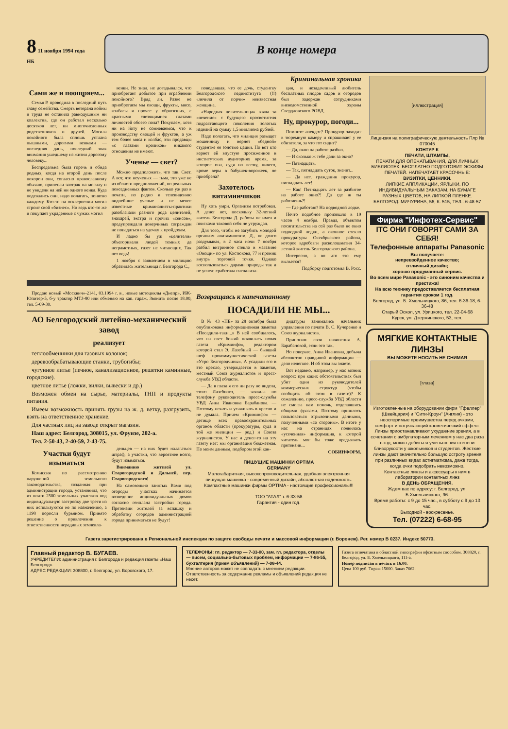8 11 ноября 1994 года
НБ
В конце номера
Криминальная хроника
Сами же и поощряем...
Семья Р. проводила в последний путь главу семейства. Смерть ветерана войны и труда не оставила равнодушным ни коллектив, где он работал несколько десятков лет, ни многочисленных родственников и друзей. Могила покойного была сплошь устлана пышными, дорогими венками — последняя дань, последний знак внимания ушедшему из жизни дорогому человеку...
Беспредельна была горечь и обида родных, когда на второй день после похорон они, согласно православному обычаю, принесли завтрак на могилу и не увидели на ней ни одного венка. Куда подевались они, надо полагать, понятно каждому. Кто-то на осквернении могил строит свой «бизнес». Но ведь кто-то же и покупает украденные с чужих могил
венки. Не знал, не догадывался, что приобретает добытое при ограблении покойного? Вряд ли. Разве не приобретаем мы овощи, фрукты, мясо, колбасы и прочее у обрюзгших, с красными слезящимися глазами личностей обоего пола? Покупаем, хотя ни на йоту не сомневаемся, что к производству овощей и фруктов, а уж тем более мяса и колбас, эти продавцы «с глазами кроликов» никакого отношения не имеют.
Ученье — свет?
Можно предположить, что так. Свет. А вот, что неученых — тьма, это уже не из области предположений, но реальных повседневных фактов. Сколько уж раз в печати, по радио и телевидению виднейшие ученые и не менее известные криминалисты-практики разоблачали разного рода целителей, знахарей, экстра и прочих «сенсов», предупреждали доверчивых сограждан не попадаться на удочку к пройдохам.
И ладно бы уж «целители» объегоривали людей темных да неграмотных, газет не читающих. Так нет ведь!
1 ноября с заявлением в милицию обратилась жительница г. Белгорода С.,
поведавшая, что ее дочь, студентку Белгородского пединститута (!!) «лечила от порчи» неизвестная женщина.
«Народная целительница» взяла за «лечение» с будущего просветителя подрастающего поколения золотых изделий на сумму 1,5 миллиона рублей.
Надо полагать, что милиция разыщет мошенницу и вернет «бедной» студентке ее золотые цацки. Но вот кто вернет ей впустую просиженное в институтских аудиториях время, за которое она, судя по всему, ничего, кроме веры в бабушек-ворожеек, не приобрела?
Захотелось витаминчиков
Ну хоть умри. Организм потребовал. А денег нет, поскольку 32-летний житель Белгорода Д. работы не имел и поисками таковой себя не утруждал.
Для того, чтобы не загубить молодой организм авитаминозом, Д., не долго раздумывая, в 2 часа ночи 7 ноября разбил витринное стекло в магазине «Овощи» по ул. Костюкова, 77 и проник внутрь торговой точки. Однако воспользоваться дарами природы так и не успел: сработала сигнализа-
ция, и незадачливый любитель бесплатных плодов садов и огородов был задержан сотрудниками вневедомственной охраны Свердловского РОВД.
Ну, прокурор, погоди...
Помните анекдот? Прокурор заходит в тюремную камеру и спрашивает у ее обитателя, за что тот сидит?
— Да, окно на работе разбил.
— И сколько ж тебе дали за окно?
— Пятнадцать.
— Так, пятнадцать суток, значит...
— Да нет, гражданин прокурор, пятнадцать лет!
— Как! Пятнадцать лет за разбитое на работе окно?! Да где ж ты работаешь?!
— Где работаю? На подводной лодке.
Нечто подобное произошло в 19 часов 4 ноября. Правда, объектом посягательства на сей раз было не окно подводной лодки, а оконное стекло прокуратуры Октябрьского района, которое вдребезги расколошматил 34-летний житель Белгородского района.
Интересно, а во что это ему выльется?
Подборку подготовил В. Росс.
Продаю новый «Москвич»-2141, 03.1994 г. в., новые мотоциклы «Днепр», ИЖ-Юпитер-5, б-у трактор МТЗ-80 или обменяю на кап. гараж. Звонить после 18.00, тел. 5-09-30.
АО Белгородский литейно-механический завод
реализует
теплообменники для газовых колонок;
деревообрабатывающие станки, трубогибы;
чугунное литье (печное, канализационное, решетки каминные, городские).
цветное литье (ложки, вилки, вывески и др.)
Возможен обмен на сырье, материалы, ТНП и продукты питания.
Имеем возможность принять грузы на ж. д. ветку, разгрузить, взять на ответственное хранение.
Для частных лиц на заводе открыт магазин.
Наш адрес: Белгород, 308015, ул. Фрунзе, 202-а.
Тел. 2-50-43, 2-40-59, 2-43-75.
Участки будут изыматься
Комиссия по рассмотрению нарушений земельного законодательства, созданная при администрации города, установила, что из почти 2500 земельных участков под индивидуальную застройку две трети из них используются не по назначению, а 1198 поросли бурьяном. Принято решение о привлечении к ответственности нерадивых землевла-
дельцев — на них будет налагаться штраф, а участки, что вероятнее всего, будут изыматься.
Вниманию жителей ул. Старогородской и Дальней, пер. Старогородского!
На самовольно занятых Вами под огороды участках начинается возведение индивидуальных домов согласно генплана застройки города. Претензии жителей за вспашку и обработку огородов администрацией города приниматься не будут!
Возвращаясь к напечатанному
ПОСАДИЛИ НЕ МЫ...
В № 43 «НБ» за 28 октября была опубликована информационная заметка «Посадили-таки...» В ней сообщалось, что на свет божий появилась новая газета «Криминфо», редактором которой стал Э. Лазебный — бывший шеф прокоммунистической газеты «Утро Белгородчины». А усадили его в это кресло, утверждается в заметке, местный Союз журналистов и пресс-служба УВД области.
— Да в глаза я его ни разу не видела, этого Лазебного, — заявила по телефону руководитель пресс-службы УВД Анна Ивановна Барабанова. — Поэтому искать и усаживать в кресло и не думала. Причем «Криминфо» — детище всех правоохранительных органов области (прокуратуры, суда и той же милиции — ред.) и Союза журналистов. У нас и денег-то на эту газету нет: мы организация бюджетная. По моим данным, подбором этой кан-
дидатуры занимались начальник управления по печати В. С. Кучеренко и Союз журналистов.
Приносим свои извинения А. Барабановой, если это так.
Но поверьте, Анна Ивановна, добыча абсолютно правдивой информации — дело нелегкое. И об этом вы знаете.
Вот недавно, например, у нас возник вопрос: при каких обстоятельствах был убит один из руководителей коммерческих структур (чтобы сообщить об этом в газете)? К сожалению, пресс-служба УВД области не смогла нам помочь, отделавшись общими фразами. Поэтому пришлось пользоваться отрывочными данными, полученными «со стороны». В итоге у нас на страницах появилась «усеченная» информация, к которой читатель мог бы тоже предъявить претензии...
СОБИНФОРМ.
ПИШУЩИЕ МАШИНКИ OPTIMA
GERMANY
Малогабаритная, высокопроизводительная, удобная электронная пишущая машинка - современный дизайн, абсолютная надежность.
Компактные машинки фирмы OPTIMA - настоящие профессионалы!!!
ТОО "АТАЛ" т. 6-33-58
Гарантия - один год.
[иллюстрация]
Лицензия на полиграфическую деятельность Плр № 070045
КОНТУР К
ПЕЧАТИ, ШТАМПЫ,
ПЕЧАТИ ДЛЯ ОПЕЧАТЫВАНИЯ, ДЛЯ ЛИЧНЫХ БИБЛИОТЕК. БЕСПЛАТНО ПОДГОТОВИТ ЭСКИЗЫ ПЕЧАТЕЙ. НАПЕЧАТАЕТ КРАСОЧНЫЕ:
ВИЗИТКИ, ЦЕННИКИ.
ЛИПКИЕ АППЛИКАЦИИ, ЯРЛЫКИ. ПО ИНДИВИДУАЛЬНЫМ ЗАКАЗАМ, НА БУМАГЕ РАЗНЫХ ЦВЕТОВ, НА ЛИПКОЙ ПЛЕНКЕ.
БЕЛГОРОД: МИЧУРИНА, 56, К. 515, ТЕЛ.: 6-48-57
Фирма "Инфотех-Сервис"
ITC ОНИ ГОВОРЯТ САМИ ЗА СЕБЯ!
Телефонные аппараты Panasonic
Вы получаете:
непревзойденное качество;
отличный дизайн;
хорошо продуманный сервис.
Во всем мире Panasonic - это синоним качества и престижа!
На всю технику предоставляется бесплатная гарантия сроком 1 год.
Белгород, ул. Б. Хмельницкого, 86, тел. 6-36-18, 6-36-48
Старый Оскол, ул. Урицкого, тел. 22-04-68
Курск, ул. Дзержинского, 53, тел.
МЯГКИЕ КОНТАКТНЫЕ ЛИНЗЫ
ВЫ МОЖЕТЕ НОСИТЬ НЕ СНИМАЯ
[глаза]
Изготовленные на оборудовании фирм "Гфеллер" (Швейцария) и "Сити-Кроун" (Англия) - это неоспоримые преимущества перед очками, комфорт и потрясающий косметический эффект.
Линзы приостанавливают ухудшение зрения, а в сочетании с амбулаторным лечением у нас два раза в год, можно добиться уменьшения степени близорукости у школьников и студентов. Жесткие линзы дают значительно большую остроту зрения при различных видах астигматизма, даже тогда, когда очки подобрать невозможно.
Контактные линзы и аксессуары к ним в лаборатории контактных линз
В ДЕНЬ ОБРАЩЕНИЯ.
Ждем вас по адресу: г. Белгород, ул. Б.Хмельницкого, 96.
Время работы: с 9 до 15 час., в субботу с 9 до 13 час.
Выходной - воскресенье.
Тел. (07222) 6-68-95
Газета зарегистрирована в Региональной инспекции по защите свободы печати и массовой информации (г. Воронеж). Рег. номер В 0237. Индекс 50773.
Главный редактор В. БУГАЕВ.
УЧРЕДИТЕЛИ: администрация г. Белгорода и редакция газеты «Наш Белгород».
АДРЕС РЕДАКЦИИ: 308800, г. Белгород, ул. Воровского, 17.
ТЕЛЕФОНЫ: гл. редактор — 7-33-00, зам. гл. редактора, отделы — писем, социально-бытовых проблем, информации — 7-86-55, бухгалтерия (прием объявлений) — 7-08-44.
Мнение авторов может не совпадать с мнением редакции. Ответственность за содержание рекламы и объявлений редакция не несет.
Газета отпечатана в областной типографии офсетным способом. 308820, г. Белгород, ул. Б. Хмельницкого, 111-а.
Номер подписан в печать в 16.00.
Цена 100 руб. Тираж 15000. Заказ 7662.